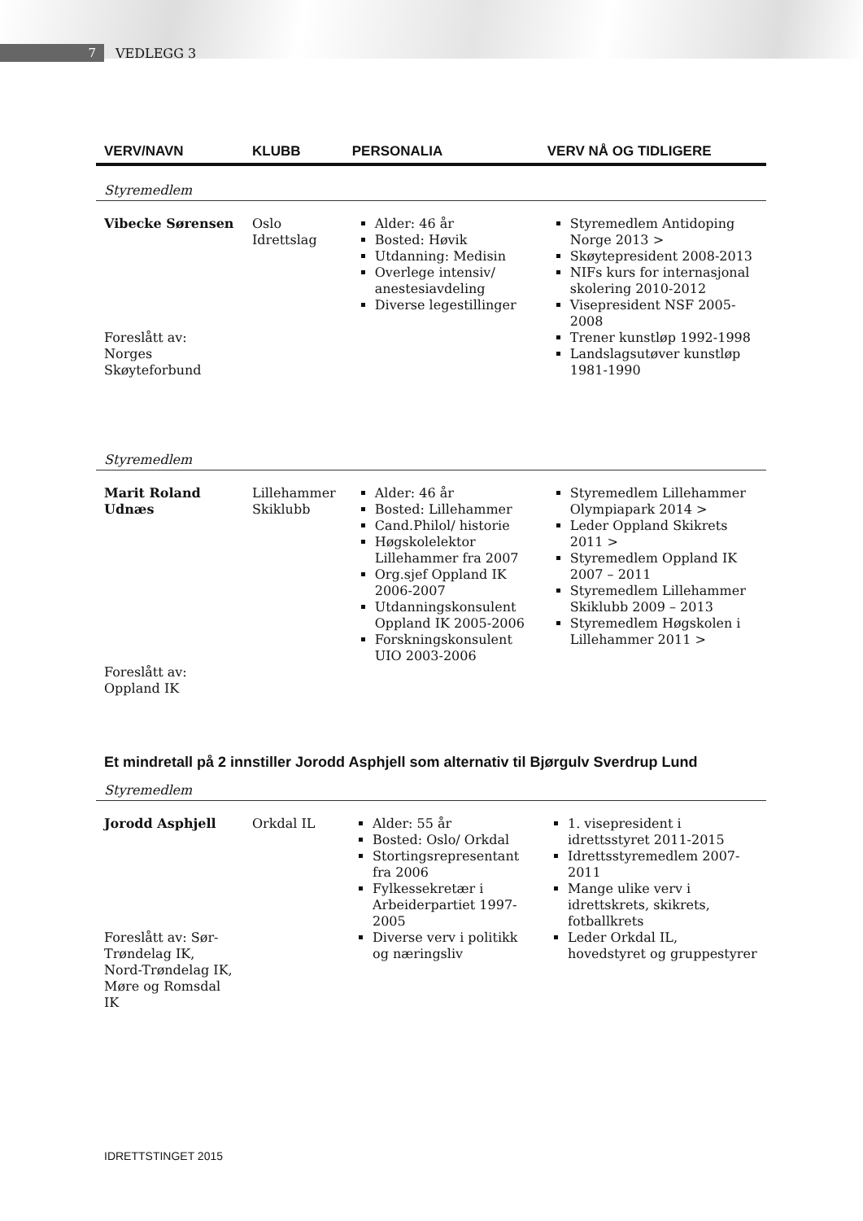7
VEDLEGG 3
| VERV/NAVN | KLUBB | PERSONALIA | VERV NÅ OG TIDLIGERE |
| --- | --- | --- | --- |
| Styremedlem | | | |
| Vibecke Sørensen Foreslått av: Norges Skøyteforbund | Oslo Idrettslag | Alder: 46 år Bosted: Høvik Utdanning: Medisin Overlege intensiv/ anestesiavdeling Diverse legestillinger | Styremedlem Antidoping Norge 2013 > Skøytepresident 2008-2013 NIFs kurs for internasjonal skolering 2010-2012 Visepresident NSF 2005-2008 Trener kunstløp 1992-1998 Landslagsutøver kunstløp 1981-1990 |
| Styremedlem | | | |
| Marit Roland Udnæs Foreslått av: Oppland IK | Lillehammer Skiklubb | Alder: 46 år Bosted: Lillehammer Cand.Philol/ historie Høgskolelektor Lillehammer fra 2007 Org.sjef Oppland IK 2006-2007 Utdanningskonsulent Oppland IK 2005-2006 Forskningskonsulent UIO 2003-2006 | Styremedlem Lillehammer Olympiapark 2014 > Leder Oppland Skikrets 2011 > Styremedlem Oppland IK 2007 – 2011 Styremedlem Lillehammer Skiklubb 2009 – 2013 Styremedlem Høgskolen i Lillehammer 2011 > |
Et mindretall på 2 innstiller Jorodd Asphjell som alternativ til Bjørgulv Sverdrup Lund
| Styremedlem | | | |
| Jorodd Asphjell Foreslått av: Sør-Trøndelag IK, Nord-Trøndelag IK, Møre og Romsdal IK | Orkdal IL | Alder: 55 år Bosted: Oslo/ Orkdal Stortingsrepresentant fra 2006 Fylkessekretær i Arbeiderpartiet 1997-2005 Diverse verv i politikk og næringsliv | 1. visepresident i idrettsstyret 2011-2015 Idrettsstyremedlem 2007-2011 Mange ulike verv i idrettskrets, skikrets, fotballkrets Leder Orkdal IL, hovedstyret og gruppestyrer |
IDRETTSTINGET 2015